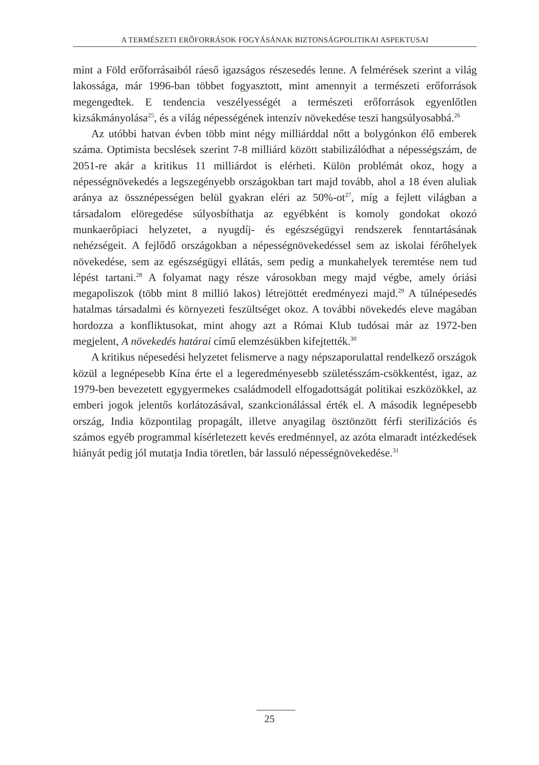A TERMÉSZETI ERŐFORRÁSOK FOGYÁSÁNAK BIZTONSÁGPOLITIKAI ASPEKTUSAI
mint a Föld erőforrásaiból ráeső igazságos részesedés lenne. A felmérések szerint a világ lakossága, már 1996-ban többet fogyasztott, mint amennyit a természeti erőforrások megengedtek. E tendencia veszélyességét a természeti erőforrások egyenlőtlen kizsákmányolása<sup>25</sup>, és a világ népességének intenzív növekedése teszi hangsúlyosabbá.<sup>26</sup>
Az utóbbi hatvan évben több mint négy milliárddal nőtt a bolygónkon élő emberek száma. Optimista becslések szerint 7-8 milliárd között stabilizálódhat a népességszám, de 2051-re akár a kritikus 11 milliárdot is elérheti. Külön problémát okoz, hogy a népességnövekedés a legszegényebb országokban tart majd tovább, ahol a 18 éven aluliak aránya az össznépességen belül gyakran eléri az 50%-ot<sup>27</sup>, míg a fejlett világban a társadalom elöregedése súlyosbíthatja az egyébként is komoly gondokat okozó munkaerőpiaci helyzetet, a nyugdíj- és egészségügyi rendszerek fenntartásának nehézségeit. A fejlődő országokban a népességnövekedéssel sem az iskolai férőhelyek növekedése, sem az egészségügyi ellátás, sem pedig a munkahelyek teremtése nem tud lépést tartani.<sup>28</sup> A folyamat nagy része városokban megy majd végbe, amely óriási megapoliszok (több mint 8 millió lakos) létrejöttét eredményezi majd.<sup>29</sup> A túlnépesedés hatalmas társadalmi és környezeti feszültséget okoz. A további növekedés eleve magában hordozza a konfliktusokat, mint ahogy azt a Római Klub tudósai már az 1972-ben megjelent, A növekedés határai című elemzésükben kifejtették.<sup>30</sup>
A kritikus népesedési helyzetet felismerve a nagy népszaporulattal rendelkező országok közül a legnépesebb Kína érte el a legeredményesebb születésszám-csökkentést, igaz, az 1979-ben bevezetett egygyermekes családmodell elfogadottságát politikai eszközökkel, az emberi jogok jelentős korlátozásával, szankcionálással érték el. A második legnépesebb ország, India központilag propagált, illetve anyagilag ösztönzött férfi sterilizációs és számos egyéb programmal kísérletezett kevés eredménnyel, az azóta elmaradt intézkedések hiányát pedig jól mutatja India töretlen, bár lassuló népességnövekedése.<sup>31</sup>
25